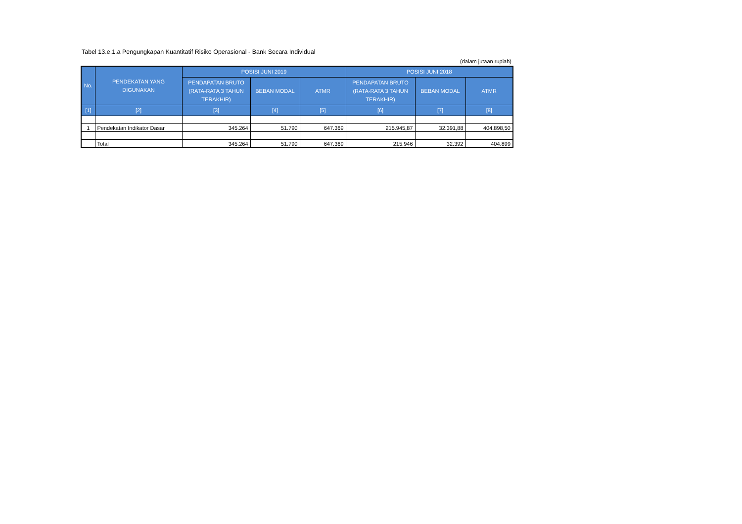Tabel 13.e.1.a Pengungkapan Kuantitatif Risiko Operasional - Bank Secara Individual
(dalam jutaan rupiah)
| No. | PENDEKATAN YANG DIGUNAKAN | POSISI JUNI 2019 | | | POSISI JUNI 2018 | | |
| --- | --- | --- | --- | --- | --- | --- | --- |
| | | PENDAPATAN BRUTO (RATA-RATA 3 TAHUN TERAKHIR) | BEBAN MODAL | ATMR | PENDAPATAN BRUTO (RATA-RATA 3 TAHUN TERAKHIR) | BEBAN MODAL | ATMR |
| [1] | [2] | [3] | [4] | [5] | [6] | [7] | [8] |
| 1 | Pendekatan Indikator Dasar | 345.264 | 51.790 | 647.369 | 215.945,87 | 32.391,88 | 404.898,50 |
| | Total | 345.264 | 51.790 | 647.369 | 215.946 | 32.392 | 404.899 |